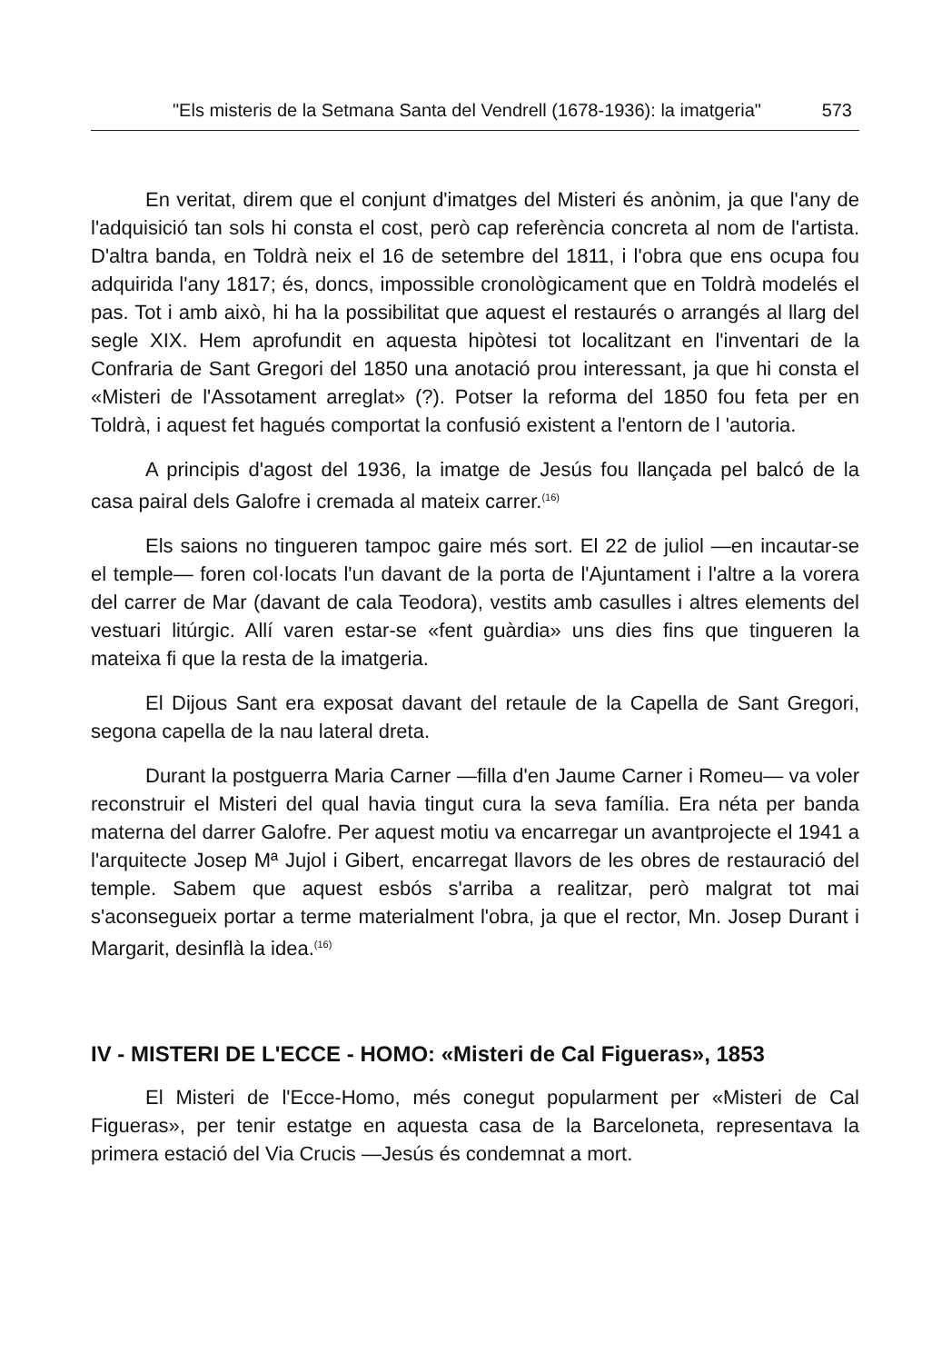"Els misteris de la Setmana Santa del Vendrell (1678-1936): la imatgeria" 573
En veritat, direm que el conjunt d'imatges del Misteri és anònim, ja que l'any de l'adquisició tan sols hi consta el cost, però cap referència concreta al nom de l'artista. D'altra banda, en Toldrà neix el 16 de setembre del 1811, i l'obra que ens ocupa fou adquirida l'any 1817; és, doncs, impossible cronològicament que en Toldrà modelés el pas. Tot i amb això, hi ha la possibilitat que aquest el restaurés o arrangés al llarg del segle XIX. Hem aprofundit en aquesta hipòtesi tot localitzant en l'inventari de la Confraria de Sant Gregori del 1850 una anotació prou interessant, ja que hi consta el «Misteri de l'Assotament arreglat» (?). Potser la reforma del 1850 fou feta per en Toldrà, i aquest fet hagués comportat la confusió existent a l'entorn de l 'autoria.
A principis d'agost del 1936, la imatge de Jesús fou llançada pel balcó de la casa pairal dels Galofre i cremada al mateix carrer.<sup>(16)</sup>
Els saions no tingueren tampoc gaire més sort. El 22 de juliol —en incautar-se el temple— foren col·locats l'un davant de la porta de l'Ajuntament i l'altre a la vorera del carrer de Mar (davant de cala Teodora), vestits amb casulles i altres elements del vestuari litúrgic. Allí varen estar-se «fent guàrdia» uns dies fins que tingueren la mateixa fi que la resta de la imatgeria.
El Dijous Sant era exposat davant del retaule de la Capella de Sant Gregori, segona capella de la nau lateral dreta.
Durant la postguerra Maria Carner —filla d'en Jaume Carner i Romeu— va voler reconstruir el Misteri del qual havia tingut cura la seva família. Era néta per banda materna del darrer Galofre. Per aquest motiu va encarregar un avantprojecte el 1941 a l'arquitecte Josep Mª Jujol i Gibert, encarregat llavors de les obres de restauració del temple. Sabem que aquest esbós s'arriba a realitzar, però malgrat tot mai s'aconsegueix portar a terme materialment l'obra, ja que el rector, Mn. Josep Durant i Margarit, desinflà la idea.<sup>(16)</sup>
IV - MISTERI DE L'ECCE - HOMO: «Misteri de Cal Figueras», 1853
El Misteri de l'Ecce-Homo, més conegut popularment per «Misteri de Cal Figueras», per tenir estatge en aquesta casa de la Barceloneta, representava la primera estació del Via Crucis —Jesús és condemnat a mort.